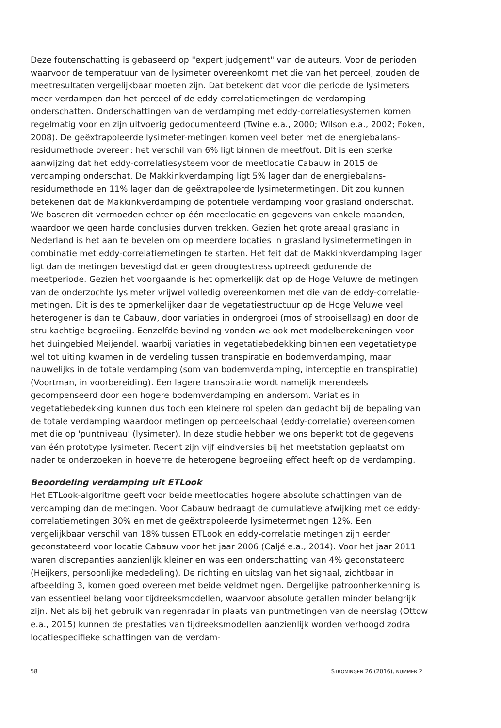Deze foutenschatting is gebaseerd op "expert judgement" van de auteurs. Voor de perioden waarvoor de temperatuur van de lysimeter overeenkomt met die van het perceel, zouden de meetresultaten vergelijkbaar moeten zijn. Dat betekent dat voor die periode de lysimeters meer verdampen dan het perceel of de eddy-correlatieme­tingen de verdamping onderschatten. Onderschattingen van de verdamping met eddy-correlatiesystemen komen regelmatig voor en zijn uitvoerig gedocumenteerd (Twine e.a., 2000; Wilson e.a., 2002; Foken, 2008). De geëxtrapoleerde lysimeter-me­tingen komen veel beter met de energiebalans-residumethode overeen: het verschil van 6% ligt binnen de meetfout. Dit is een sterke aanwijzing dat het eddy-correlatie­systeem voor de meetlocatie Cabauw in 2015 de verdamping onderschat. De Makkink­verdamping ligt 5% lager dan de energiebalans-residumethode en 11% lager dan de geëxtrapoleerde lysimetermetingen. Dit zou kunnen betekenen dat de Makkinkverdam­ping de potentiële verdamping voor grasland onderschat. We baseren dit vermoeden echter op één meetlocatie en gegevens van enkele maanden, waardoor we geen harde conclusies durven trekken. Gezien het grote areaal grasland in Nederland is het aan te bevelen om op meerdere locaties in grasland lysimetermetingen in combinatie met eddy-correlatiemetingen te starten. Het feit dat de Makkinkverdamping lager ligt dan de metingen bevestigd dat er geen droogtestress optreedt gedurende de meetperiode. Gezien het voorgaande is het opmerkelijk dat op de Hoge Veluwe de metingen van de onderzochte lysimeter vrijwel volledig overeenkomen met die van de eddy-correlatie­metingen. Dit is des te opmerkelijker daar de vegetatiestructuur op de Hoge Veluwe veel heterogener is dan te Cabauw, door variaties in ondergroei (mos of strooisellaag) en door de struikachtige begroeiing. Eenzelfde bevinding vonden we ook met model­berekeningen voor het duingebied Meijendel, waarbij variaties in vegetatiebedekking binnen een vegetatietype wel tot uiting kwamen in de verdeling tussen transpiratie en bodemverdamping, maar nauwelijks in de totale verdamping (som van bodemverdam­ping, interceptie en transpiratie) (Voortman, in voorbereiding). Een lagere transpiratie wordt namelijk merendeels gecompenseerd door een hogere bodemverdamping en andersom. Variaties in vegetatiebedekking kunnen dus toch een kleinere rol spelen dan gedacht bij de bepaling van de totale verdamping waardoor metingen op perceel­schaal (eddy-correlatie) overeenkomen met die op 'puntniveau' (lysimeter). In deze studie hebben we ons beperkt tot de gegevens van één prototype lysimeter. Recent zijn vijf eindversies bij het meetstation geplaatst om nader te onderzoeken in hoe­verre de heterogene begroeiing effect heeft op de verdamping.
Beoordeling verdamping uit ETLook
Het ETLook-algoritme geeft voor beide meetlocaties hogere absolute schattingen van de verdamping dan de metingen. Voor Cabauw bedraagt de cumulatieve afwijking met de eddy-correlatiemetingen 30% en met de geëxtrapoleerde lysimetermetingen 12%. Een vergelijkbaar verschil van 18% tussen ETLook en eddy-correlatie metingen zijn eerder geconstateerd voor locatie Cabauw voor het jaar 2006 (Caljé e.a., 2014). Voor het jaar 2011 waren discrepanties aanzienlijk kleiner en was een onderschatting van 4% gecon­stateerd (Heijkers, persoonlijke mededeling). De richting en uitslag van het signaal, zichtbaar in afbeelding 3, komen goed overeen met beide veldmetingen. Dergelijke patroonherkenning is van essentieel belang voor tijdreeksmodellen, waarvoor absolute getallen minder belangrijk zijn. Net als bij het gebruik van regenradar in plaats van puntmetingen van de neerslag (Ottow e.a., 2015) kunnen de prestaties van tijdreeksmo­dellen aanzienlijk worden verhoogd zodra locatiespecifieke schattingen van de verdam-
58 STROMINGEN 26 (2016), NUMMER 2